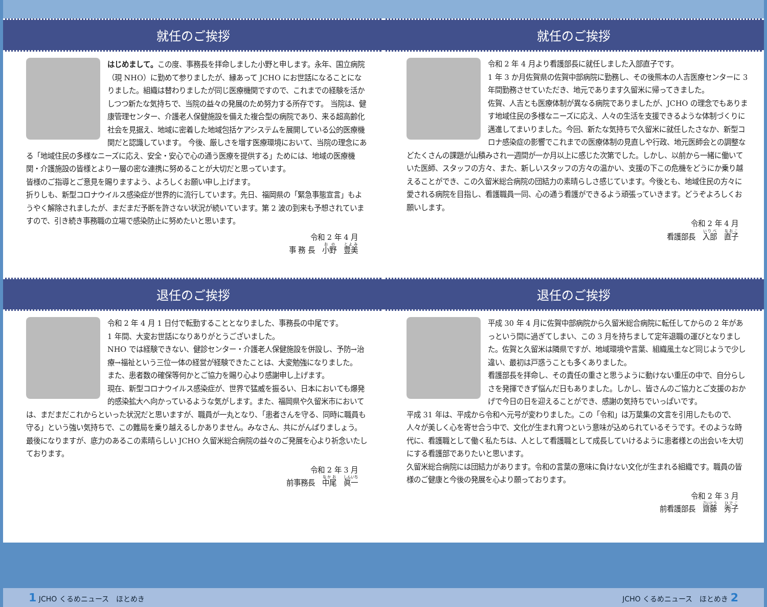就任のご挨拶
はじめまして。この度、事務長を拝命しました小野と申します。永年、国立病院（現 NHO）に勤めて参りましたが、縁あって JCHO にお世話になることになりました。組織は替わりましたが同じ医療機関ですので、これまでの経験を活かしつつ新たな気持ちで、当院の益々の発展のため努力する所存です。 当院は、健康管理センター、介護老人保健施設を備えた複合型の病院であり、来る超高齢化社会を見据え、地域に密着した地域包括ケアシステムを展開している公的医療機関だと認識しています。 今後、厳しさを増す医療環境において、当院の理念にある「地域住民の多様なニーズに応え、安全・安心で心の通う医療を提供する」ためには、地域の医療機関・介護施設の皆様とより一層の密な連携に努めることが大切だと思っています。
皆様のご指導とご意見を賜りますよう、よろしくお願い申し上げます。
折りしも、新型コロナウイルス感染症が世界的に流行しています。先日、福岡県の「緊急事態宣言」もようやく解除されましたが、まだまだ予断を許さない状況が続いています。第 2 波の到来も予想されていますので、引き続き事務職の立場で感染防止に努めたいと思います。
令和 2 年 4 月
事 務 長　小野　豊美
就任のご挨拶
令和 2 年 4 月より看護部長に就任しました入部直子です。
1 年 3 か月佐賀県の佐賀中部病院に勤務し、その後熊本の人吉医療センターに 3 年間勤務させていただき、地元であります久留米に帰ってきました。
佐賀、人吉とも医療体制が異なる病院でありましたが、JCHO の理念でもあります地域住民の多様なニーズに応え、人々の生活を支援できるような体制づくりに邁進してまいりました。今回、新たな気持ちで久留米に就任したさなか、新型コロナ感染症の影響でこれまでの医療体制の見直しや行政、地元医師会との調整などたくさんの課題が山積みされ一週間が一か月以上に感じた次第でした。しかし、以前から一緒に働いていた医師、スタッフの方々、また、新しいスタッフの方々の温かい、支援の下この危機をどうにか乗り越えることができ、この久留米総合病院の団結力の素晴らしさ感じています。今後とも、地域住民の方々に愛される病院を目指し、看護職員一同、心の通う看護ができるよう頑張っていきます。どうぞよろしくお願いします。
令和 2 年 4 月
看護部長　入部　直子
退任のご挨拶
令和 2 年 4 月 1 日付で転勤することとなりました、事務長の中尾です。
1 年間、大変お世話になりありがとうございました。
NHO では経験できない、健診センター・介護老人保健施設を併設し、予防→治療→福祉という三位一体の経営が経験できたことは、大変勉強になりました。
また、患者数の確保等何かとご協力を賜り心より感謝申し上げます。
現在、新型コロナウイルス感染症が、世界で猛威を振るい、日本においても爆発的感染拡大へ向かっているような気がします。また、福岡県や久留米市においては、まだまだこれからといった状況だと思いますが、職員が一丸となり、「患者さんを守る、同時に職員も守る」という強い気持ちで、この難局を乗り越えるしかありません。みなさん、共にがんばりましょう。
最後になりますが、底力のあるこの素晴らしい JCHO 久留米総合病院の益々のご発展を心より祈念いたしております。
令和 2 年 3 月
前事務長　中尾　眞一
退任のご挨拶
平成 30 年 4 月に佐賀中部病院から久留米総合病院に転任してからの 2 年があっという間に過ぎてしまい、この 3 月を持ちまして定年退職の運びとなりました。佐賀と久留米は隣県ですが、地域環境や言葉、組織風土など同じようで少し違い、最初は戸惑うことも多くありました。
看護部長を拝命し、その責任の重さと思うように動けない重圧の中で、自分らしさを発揮できず悩んだ日もありました。しかし、皆さんのご協力とご支援のおかげで今日の日を迎えることができ、感謝の気持ちでいっぱいです。
平成 31 年は、平成から令和へ元号が変わりました。この「令和」は万葉集の文言を引用したもので、人々が美しく心を寄せ合う中で、文化が生まれ育つという意味が込められているそうです。そのような時代に、看護職として働く私たちは、人として看護職として成長していけるように患者様との出会いを大切にする看護部でありたいと思います。
久留米総合病院には団結力があります。令和の言葉の意味に負けない文化が生まれる組織です。職員の皆様のご健康と今後の発展を心より願っております。
令和 2 年 3 月
前看護部長　齋藤　秀子
1 JCHO くるめニュース　ほとめき JCHO くるめニュース　ほとめき 2